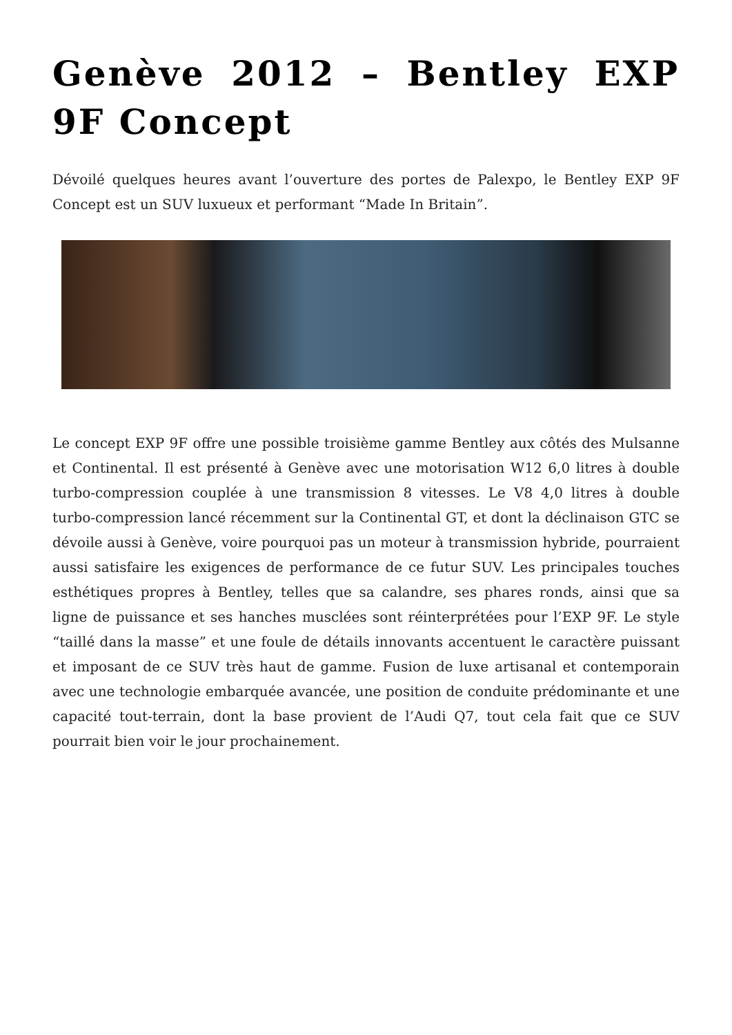Genève 2012 – Bentley EXP 9F Concept
Dévoilé quelques heures avant l’ouverture des portes de Palexpo, le Bentley EXP 9F Concept est un SUV luxueux et performant “Made In Britain”.
Le concept EXP 9F offre une possible troisième gamme Bentley aux côtés des Mulsanne et Continental. Il est présenté à Genève avec une motorisation W12 6,0 litres à double turbo-compression couplée à une transmission 8 vitesses. Le V8 4,0 litres à double turbo-compression lancé récemment sur la Continental GT, et dont la déclinaison GTC se dévoile aussi à Genève, voire pourquoi pas un moteur à transmission hybride, pourraient aussi satisfaire les exigences de performance de ce futur SUV. Les principales touches esthétiques propres à Bentley, telles que sa calandre, ses phares ronds, ainsi que sa ligne de puissance et ses hanches musclées sont réinterprétées pour l’EXP 9F. Le style “taillé dans la masse” et une foule de détails innovants accentuent le caractère puissant et imposant de ce SUV très haut de gamme. Fusion de luxe artisanal et contemporain avec une technologie embarquée avancée, une position de conduite prédominante et une capacité tout-terrain, dont la base provient de l’Audi Q7, tout cela fait que ce SUV pourrait bien voir le jour prochainement.